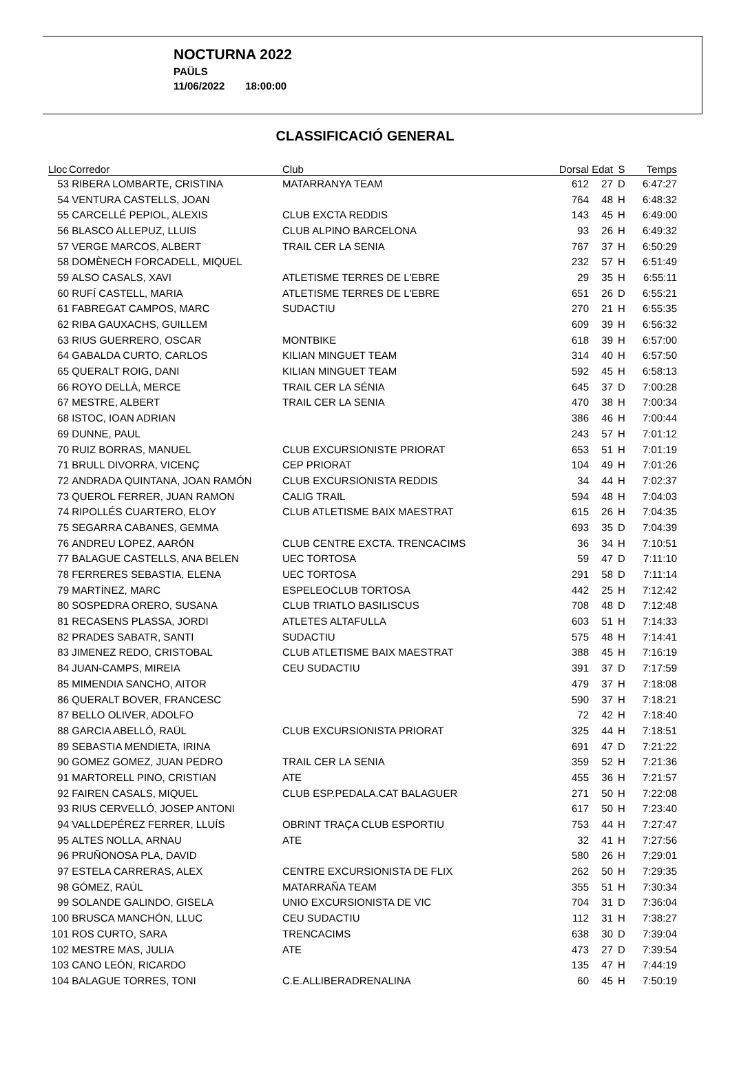NOCTURNA 2022
PAÜLS
11/06/2022 18:00:00
CLASSIFICACIÓ GENERAL
| Lloc | Corredor | Club | Dorsal | Edat | S | Temps |
| --- | --- | --- | --- | --- | --- | --- |
| 53 | RIBERA LOMBARTE, CRISTINA | MATARRANYA TEAM | 612 | 27 | D | 6:47:27 |
| 54 | VENTURA CASTELLS, JOAN | | 764 | 48 | H | 6:48:32 |
| 55 | CARCELLÉ PEPIOL, ALEXIS | CLUB EXCTA REDDIS | 143 | 45 | H | 6:49:00 |
| 56 | BLASCO ALLEPUZ, LLUIS | CLUB ALPINO BARCELONA | 93 | 26 | H | 6:49:32 |
| 57 | VERGE MARCOS, ALBERT | TRAIL CER LA SENIA | 767 | 37 | H | 6:50:29 |
| 58 | DOMÈNECH FORCADELL, MIQUEL | | 232 | 57 | H | 6:51:49 |
| 59 | ALSO CASALS, XAVI | ATLETISME TERRES DE L'EBRE | 29 | 35 | H | 6:55:11 |
| 60 | RUFÍ CASTELL, MARIA | ATLETISME TERRES DE L'EBRE | 651 | 26 | D | 6:55:21 |
| 61 | FABREGAT CAMPOS, MARC | SUDACTIU | 270 | 21 | H | 6:55:35 |
| 62 | RIBA GAUXACHS, GUILLEM | | 609 | 39 | H | 6:56:32 |
| 63 | RIUS GUERRERO, OSCAR | MONTBIKE | 618 | 39 | H | 6:57:00 |
| 64 | GABALDA CURTO, CARLOS | KILIAN MINGUET TEAM | 314 | 40 | H | 6:57:50 |
| 65 | QUERALT ROIG, DANI | KILIAN MINGUET TEAM | 592 | 45 | H | 6:58:13 |
| 66 | ROYO DELLÀ, MERCE | TRAIL CER LA SÉNIA | 645 | 37 | D | 7:00:28 |
| 67 | MESTRE, ALBERT | TRAIL CER LA SENIA | 470 | 38 | H | 7:00:34 |
| 68 | ISTOC, IOAN ADRIAN | | 386 | 46 | H | 7:00:44 |
| 69 | DUNNE, PAUL | | 243 | 57 | H | 7:01:12 |
| 70 | RUIZ BORRAS, MANUEL | CLUB EXCURSIONISTE PRIORAT | 653 | 51 | H | 7:01:19 |
| 71 | BRULL DIVORRA, VICENÇ | CEP PRIORAT | 104 | 49 | H | 7:01:26 |
| 72 | ANDRADA QUINTANA, JOAN RAMÓN | CLUB EXCURSIONISTA REDDIS | 34 | 44 | H | 7:02:37 |
| 73 | QUEROL FERRER, JUAN RAMON | CALIG TRAIL | 594 | 48 | H | 7:04:03 |
| 74 | RIPOLLÉS CUARTERO, ELOY | CLUB ATLETISME BAIX MAESTRAT | 615 | 26 | H | 7:04:35 |
| 75 | SEGARRA CABANES, GEMMA | | 693 | 35 | D | 7:04:39 |
| 76 | ANDREU LOPEZ, AARÓN | CLUB CENTRE EXCTA. TRENCACIMS | 36 | 34 | H | 7:10:51 |
| 77 | BALAGUE CASTELLS, ANA BELEN | UEC TORTOSA | 59 | 47 | D | 7:11:10 |
| 78 | FERRERES SEBASTIA, ELENA | UEC TORTOSA | 291 | 58 | D | 7:11:14 |
| 79 | MARTÍNEZ, MARC | ESPELEOCLUB TORTOSA | 442 | 25 | H | 7:12:42 |
| 80 | SOSPEDRA ORERO, SUSANA | CLUB TRIATLO BASILISCUS | 708 | 48 | D | 7:12:48 |
| 81 | RECASENS PLASSA, JORDI | ATLETES ALTAFULLA | 603 | 51 | H | 7:14:33 |
| 82 | PRADES SABATR, SANTI | SUDACTIU | 575 | 48 | H | 7:14:41 |
| 83 | JIMENEZ REDO, CRISTOBAL | CLUB ATLETISME BAIX MAESTRAT | 388 | 45 | H | 7:16:19 |
| 84 | JUAN-CAMPS, MIREIA | CEU SUDACTIU | 391 | 37 | D | 7:17:59 |
| 85 | MIMENDIA SANCHO, AITOR | | 479 | 37 | H | 7:18:08 |
| 86 | QUERALT BOVER, FRANCESC | | 590 | 37 | H | 7:18:21 |
| 87 | BELLO OLIVER, ADOLFO | | 72 | 42 | H | 7:18:40 |
| 88 | GARCIA ABELLÓ, RAÜL | CLUB EXCURSIONISTA PRIORAT | 325 | 44 | H | 7:18:51 |
| 89 | SEBASTIA MENDIETA, IRINA | | 691 | 47 | D | 7:21:22 |
| 90 | GOMEZ GOMEZ, JUAN PEDRO | TRAIL CER LA SENIA | 359 | 52 | H | 7:21:36 |
| 91 | MARTORELL PINO, CRISTIAN | ATE | 455 | 36 | H | 7:21:57 |
| 92 | FAIREN CASALS, MIQUEL | CLUB ESP.PEDALA.CAT BALAGUER | 271 | 50 | H | 7:22:08 |
| 93 | RIUS CERVELLÓ, JOSEP ANTONI | | 617 | 50 | H | 7:23:40 |
| 94 | VALLDEPÉREZ FERRER, LLUÍS | OBRINT TRAÇA CLUB ESPORTIU | 753 | 44 | H | 7:27:47 |
| 95 | ALTES NOLLA, ARNAU | ATE | 32 | 41 | H | 7:27:56 |
| 96 | PRUÑONOSA PLA, DAVID | | 580 | 26 | H | 7:29:01 |
| 97 | ESTELA CARRERAS, ALEX | CENTRE EXCURSIONISTA DE FLIX | 262 | 50 | H | 7:29:35 |
| 98 | GÓMEZ, RAÚL | MATARRAÑA TEAM | 355 | 51 | H | 7:30:34 |
| 99 | SOLANDE GALINDO, GISELA | UNIO EXCURSIONISTA DE VIC | 704 | 31 | D | 7:36:04 |
| 100 | BRUSCA MANCHÓN, LLUC | CEU SUDACTIU | 112 | 31 | H | 7:38:27 |
| 101 | ROS CURTO, SARA | TRENCACIMS | 638 | 30 | D | 7:39:04 |
| 102 | MESTRE MAS, JULIA | ATE | 473 | 27 | D | 7:39:54 |
| 103 | CANO LEÓN, RICARDO | | 135 | 47 | H | 7:44:19 |
| 104 | BALAGUE TORRES, TONI | C.E.ALLIBERADRENALINA | 60 | 45 | H | 7:50:19 |